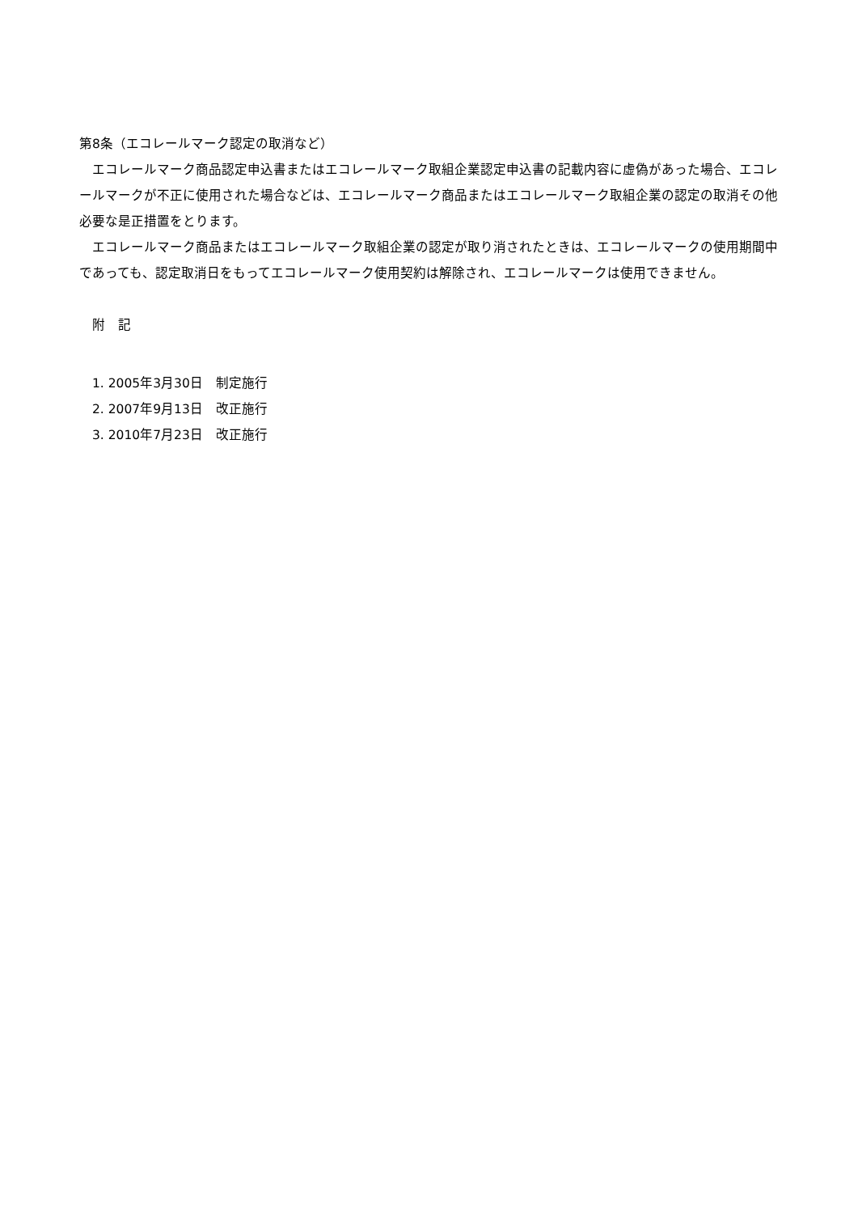第8条（エコレールマーク認定の取消など）
　エコレールマーク商品認定申込書またはエコレールマーク取組企業認定申込書の記載内容に虚偽があった場合、エコレールマークが不正に使用された場合などは、エコレールマーク商品またはエコレールマーク取組企業の認定の取消その他必要な是正措置をとります。
　エコレールマーク商品またはエコレールマーク取組企業の認定が取り消されたときは、エコレールマークの使用期間中であっても、認定取消日をもってエコレールマーク使用契約は解除され、エコレールマークは使用できません。
　附　記
　1. 2005年3月30日　制定施行
　2. 2007年9月13日　改正施行
　3. 2010年7月23日　改正施行